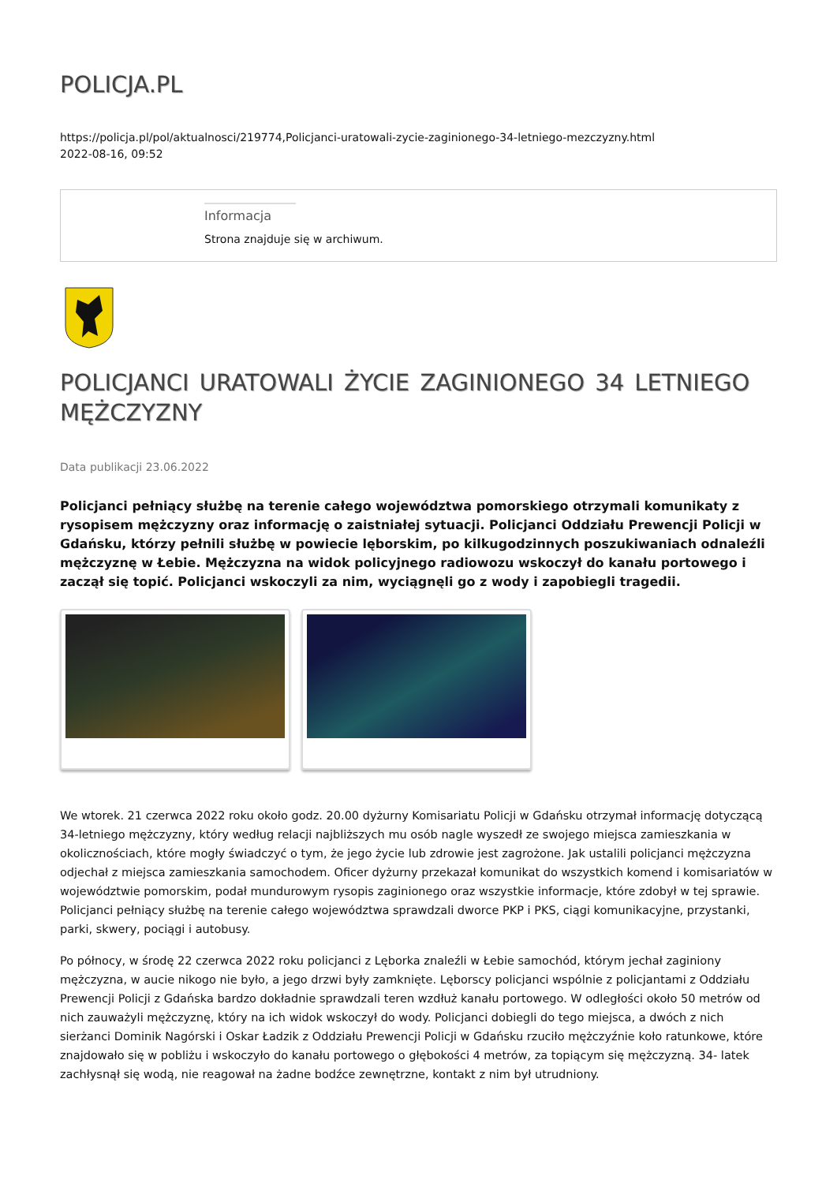POLICJA.PL
https://policja.pl/pol/aktualnosci/219774,Policjanci-uratowali-zycie-zaginionego-34-letniego-mezczyzny.html
2022-08-16, 09:52
Informacja
Strona znajduje się w archiwum.
POLICJANCI URATOWALI ŻYCIE ZAGINIONEGO 34 LETNIEGO MĘŻCZYZNY
Data publikacji 23.06.2022
Policjanci pełniący służbę na terenie całego województwa pomorskiego otrzymali komunikaty z rysopisem mężczyzny oraz informację o zaistniałej sytuacji. Policjanci Oddziału Prewencji Policji w Gdańsku, którzy pełnili służbę w powiecie lęborskim, po kilkugodzinnych poszukiwaniach odnaleźli mężczyznę w Łebie. Mężczyzna na widok policyjnego radiowozu wskoczył do kanału portowego i zaczął się topić. Policjanci wskoczyli za nim, wyciągnęli go z wody i zapobiegli tragedii.
We wtorek. 21 czerwca 2022 roku około godz. 20.00 dyżurny Komisariatu Policji w Gdańsku otrzymał informację dotyczącą 34-letniego mężczyzny, który według relacji najbliższych mu osób nagle wyszedł ze swojego miejsca zamieszkania w okolicznościach, które mogły świadczyć o tym, że jego życie lub zdrowie jest zagrożone. Jak ustalili policjanci mężczyzna odjechał z miejsca zamieszkania samochodem. Oficer dyżurny przekazał komunikat do wszystkich komend i komisariatów w województwie pomorskim, podał mundurowym rysopis zaginionego oraz wszystkie informacje, które zdobył w tej sprawie. Policjanci pełniący służbę na terenie całego województwa sprawdzali dworce PKP i PKS, ciągi komunikacyjne, przystanki, parki, skwery, pociągi i autobusy.
Po północy, w środę 22 czerwca 2022 roku policjanci z Lęborka znaleźli w Łebie samochód, którym jechał zaginiony mężczyzna, w aucie nikogo nie było, a jego drzwi były zamknięte. Lęborscy policjanci wspólnie z policjantami z Oddziału Prewencji Policji z Gdańska bardzo dokładnie sprawdzali teren wzdłuż kanału portowego. W odległości około 50 metrów od nich zauważyli mężczyznę, który na ich widok wskoczył do wody. Policjanci dobiegli do tego miejsca, a dwóch z nich sierżanci Dominik Nagórski i Oskar Ładzik z Oddziału Prewencji Policji w Gdańsku rzuciło mężczyźnie koło ratunkowe, które znajdowało się w pobliżu i wskoczyło do kanału portowego o głębokości 4 metrów, za topiącym się mężczyzną. 34- latek zachłysnął się wodą, nie reagował na żadne bodźce zewnętrzne, kontakt z nim był utrudniony.